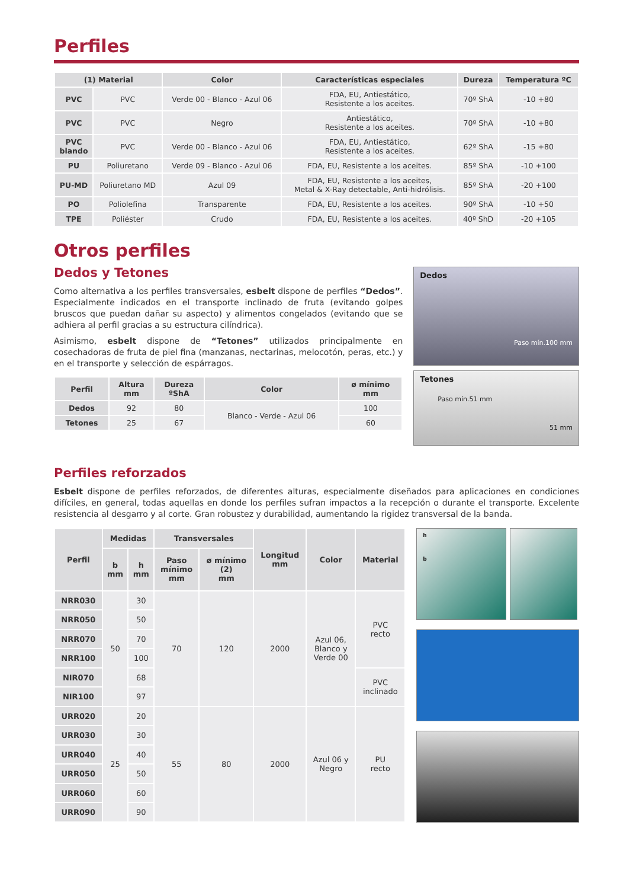Perfiles
| (1) Material | | Color | Características especiales | Dureza | Temperatura ºC |
| --- | --- | --- | --- | --- | --- |
| PVC | PVC | Verde 00 - Blanco - Azul 06 | FDA, EU, Antiestático, Resistente a los aceites. | 70º ShA | -10 +80 |
| PVC | PVC | Negro | Antiestático, Resistente a los aceites. | 70º ShA | -10 +80 |
| PVC blando | PVC | Verde 00 - Blanco - Azul 06 | FDA, EU, Antiestático, Resistente a los aceites. | 62º ShA | -15 +80 |
| PU | Poliuretano | Verde 09 - Blanco - Azul 06 | FDA, EU, Resistente a los aceites. | 85º ShA | -10 +100 |
| PU-MD | Poliuretano MD | Azul 09 | FDA, EU, Resistente a los aceites, Metal & X-Ray detectable, Anti-hidrólisis. | 85º ShA | -20 +100 |
| PO | Poliolefina | Transparente | FDA, EU, Resistente a los aceites. | 90º ShA | -10 +50 |
| TPE | Poliéster | Crudo | FDA, EU, Resistente a los aceites. | 40º ShD | -20 +105 |
Otros perfiles
Dedos y Tetones
Como alternativa a los perfiles transversales, esbelt dispone de perfiles “Dedos”. Especialmente indicados en el transporte inclinado de fruta (evitando golpes bruscos que puedan dañar su aspecto) y alimentos congelados (evitando que se adhiera al perfil gracias a su estructura cilíndrica).
Asimismo, esbelt dispone de “Tetones” utilizados principalmente en cosechadoras de fruta de piel fina (manzanas, nectarinas, melocotón, peras, etc.) y en el transporte y selección de espárragos.
| Perfil | Altura mm | Dureza ºShA | Color | ø mínimo mm |
| --- | --- | --- | --- | --- |
| Dedos | 92 | 80 | Blanco - Verde - Azul 06 | 100 |
| Tetones | 25 | 67 | | 60 |
Dedos
Paso mín.100 mm
Tetones
Paso mín.51 mm
51 mm
Perfiles reforzados
Esbelt dispone de perfiles reforzados, de diferentes alturas, especialmente diseñados para aplicaciones en condiciones difíciles, en general, todas aquellas en donde los perfiles sufran impactos a la recepción o durante el transporte. Excelente resistencia al desgarro y al corte. Gran robustez y durabilidad, aumentando la rigidez transversal de la banda.
| Perfil | Medidas | | Transversales | | Longitud mm | Color | Material |
| --- | --- | --- | --- | --- | --- | --- | --- |
| | b mm | h mm | Paso mínimo mm | ø mínimo (2) mm | | | |
| NRR030 | 50 | 30 | 70 | 120 | 2000 | Azul 06, Blanco y Verde 00 | PVC recto |
| NRR050 | | 50 | | | | | |
| NRR070 | | 70 | | | | | |
| NRR100 | | 100 | | | | | |
| NIR070 | | 68 | | | | | PVC inclinado |
| NIR100 | | 97 | | | | | |
| URR020 | 25 | 20 | 55 | 80 | 2000 | Azul 06 y Negro | PU recto |
| URR030 | | 30 | | | | | |
| URR040 | | 40 | | | | | |
| URR050 | | 50 | | | | | |
| URR060 | | 60 | | | | | |
| URR090 | | 90 | | | | | |
h
b